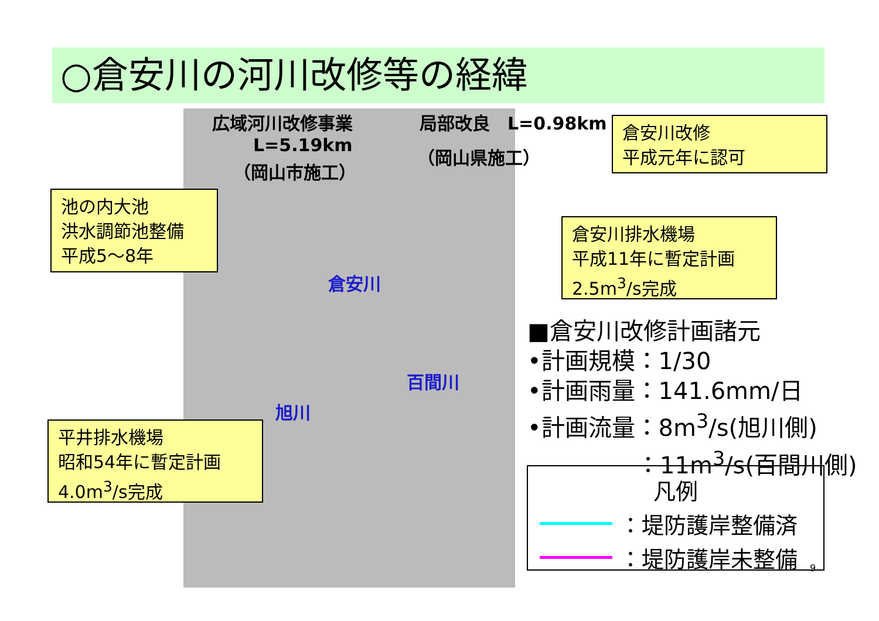○倉安川の河川改修等の経緯
広域河川改修事業
L=5.19km
（岡山市施工）
局部改良　L=0.98km
（岡山県施工）
倉安川
百間川
旭川
倉安川改修
平成元年に認可
池の内大池
洪水調節池整備
平成5～8年
倉安川排水機場
平成11年に暫定計画
2.5m<sup>3</sup>/s完成
平井排水機場
昭和54年に暫定計画
4.0m<sup>3</sup>/s完成
■倉安川改修計画諸元
•計画規模：1/30
•計画雨量：141.6mm/日
•計画流量：8m<sup>3</sup>/s(旭川側)
：11m<sup>3</sup>/s(百間川側)
凡例
：堤防護岸整備済
：堤防護岸未整備
9